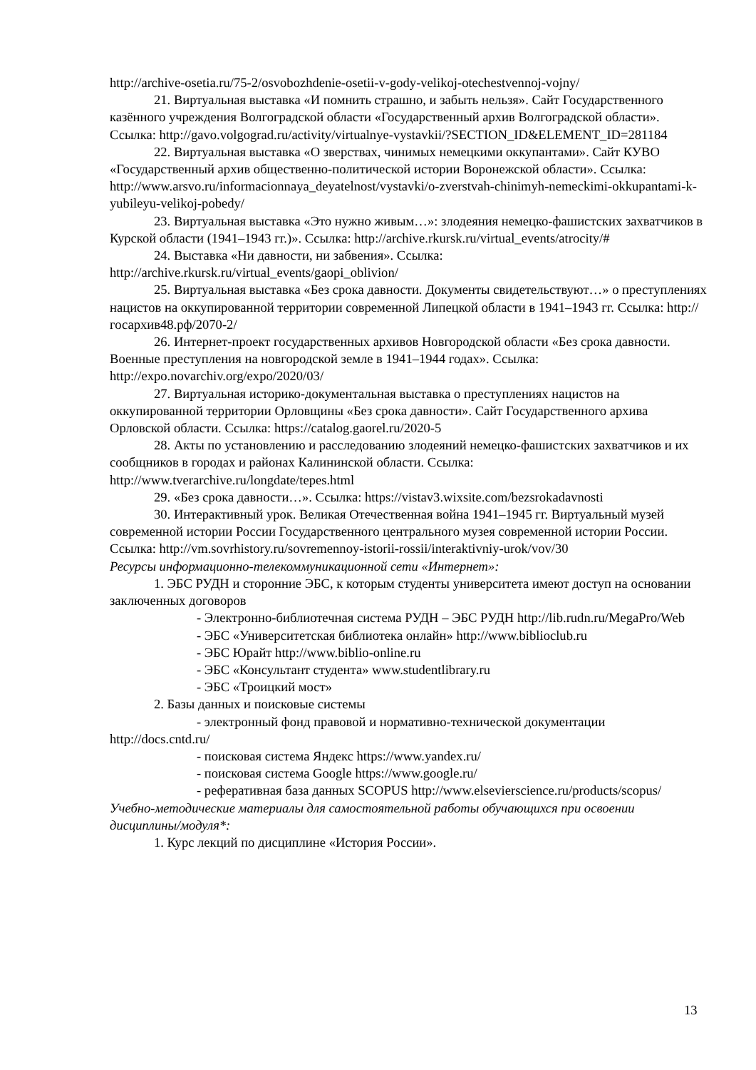http://archive-osetia.ru/75-2/osvobozhdenie-osetii-v-gody-velikoj-otechestvennoj-vojny/
21. Виртуальная выставка «И помнить страшно, и забыть нельзя». Сайт Государственного казённого учреждения Волгоградской области «Государственный архив Волгоградской области». Ссылка: http://gavo.volgograd.ru/activity/virtualnye-vystavkii/?SECTION_ID&ELEMENT_ID=281184
22. Виртуальная выставка «О зверствах, чинимых немецкими оккупантами». Сайт КУВО «Государственный архив общественно-политической истории Воронежской области». Ссылка: http://www.arsvo.ru/informacionnaya_deyatelnost/vystavki/o-zverstvah-chinimyh-nemeckimi-okkupantami-k-yubileyu-velikoj-pobedy/
23. Виртуальная выставка «Это нужно живым…»: злодеяния немецко-фашистских захватчиков в Курской области (1941–1943 гг.)». Ссылка: http://archive.rkursk.ru/virtual_events/atrocity/#
24. Выставка «Ни давности, ни забвения». Ссылка: http://archive.rkursk.ru/virtual_events/gaopi_oblivion/
25. Виртуальная выставка «Без срока давности. Документы свидетельствуют…» о преступлениях нацистов на оккупированной территории современной Липецкой области в 1941–1943 гг. Ссылка: http://госархив48.рф/2070-2/
26. Интернет-проект государственных архивов Новгородской области «Без срока давности. Военные преступления на новгородской земле в 1941–1944 годах». Ссылка: http://expo.novarchiv.org/expo/2020/03/
27. Виртуальная историко-документальная выставка о преступлениях нацистов на оккупированной территории Орловщины «Без срока давности». Сайт Государственного архива Орловской области. Ссылка: https://catalog.gaorel.ru/2020-5
28. Акты по установлению и расследованию злодеяний немецко-фашистских захватчиков и их сообщников в городах и районах Калининской области. Ссылка: http://www.tverarchive.ru/longdate/tepes.html
29. «Без срока давности…». Ссылка: https://vistav3.wixsite.com/bezsrokadavnosti
30. Интерактивный урок. Великая Отечественная война 1941–1945 гг. Виртуальный музей современной истории России Государственного центрального музея современной истории России. Ссылка: http://vm.sovrhistory.ru/sovremennoy-istorii-rossii/interaktivniy-urok/vov/30
Ресурсы информационно-телекоммуникационной сети «Интернет»:
1. ЭБС РУДН и сторонние ЭБС, к которым студенты университета имеют доступ на основании заключенных договоров
- Электронно-библиотечная система РУДН – ЭБС РУДН http://lib.rudn.ru/MegaPro/Web
- ЭБС «Университетская библиотека онлайн» http://www.biblioclub.ru
- ЭБС Юрайт http://www.biblio-online.ru
- ЭБС «Консультант студента» www.studentlibrary.ru
- ЭБС «Троицкий мост»
2. Базы данных и поисковые системы
- электронный фонд правовой и нормативно-технической документации http://docs.cntd.ru/
- поисковая система Яндекс https://www.yandex.ru/
- поисковая система Google https://www.google.ru/
- реферативная база данных SCOPUS http://www.elsevierscience.ru/products/scopus/
Учебно-методические материалы для самостоятельной работы обучающихся при освоении дисциплины/модуля*:
1. Курс лекций по дисциплине «История России».
13